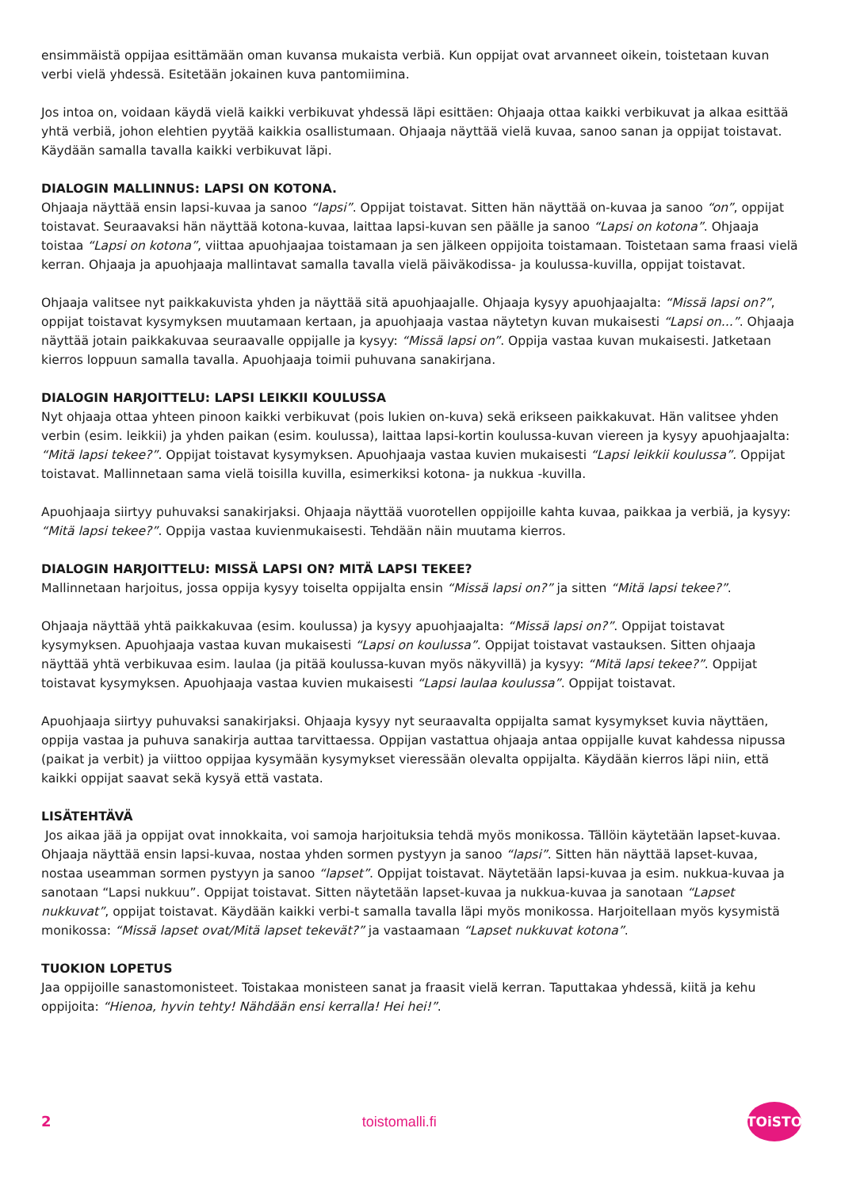ensimmäistä oppijaa esittämään oman kuvansa mukaista verbiä. Kun oppijat ovat arvanneet oikein, toistetaan kuvan verbi vielä yhdessä. Esitetään jokainen kuva pantomiimina.
Jos intoa on, voidaan käydä vielä kaikki verbikuvat yhdessä läpi esittäen: Ohjaaja ottaa kaikki verbikuvat ja alkaa esittää yhtä verbiä, johon elehtien pyytää kaikkia osallistumaan. Ohjaaja näyttää vielä kuvaa, sanoo sanan ja oppijat toistavat. Käydään samalla tavalla kaikki verbikuvat läpi.
DIALOGIN MALLINNUS: LAPSI ON KOTONA.
Ohjaaja näyttää ensin lapsi-kuvaa ja sanoo “lapsi”. Oppijat toistavat. Sitten hän näyttää on-kuvaa ja sanoo “on”, oppijat toistavat. Seuraavaksi hän näyttää kotona-kuvaa, laittaa lapsi-kuvan sen päälle ja sanoo “Lapsi on kotona”. Ohjaaja toistaa “Lapsi on kotona”, viittaa apuohjaajaa toistamaan ja sen jälkeen oppijoita toistamaan. Toistetaan sama fraasi vielä kerran. Ohjaaja ja apuohjaaja mallintavat samalla tavalla vielä päiväkodissa- ja koulussa-kuvilla, oppijat toistavat.
Ohjaaja valitsee nyt paikkakuvista yhden ja näyttää sitä apuohjaajalle. Ohjaaja kysyy apuohjaajalta: “Missä lapsi on?”, oppijat toistavat kysymyksen muutamaan kertaan, ja apuohjaaja vastaa näytetyn kuvan mukaisesti “Lapsi on...”. Ohjaaja näyttää jotain paikkakuvaa seuraavalle oppijalle ja kysyy: “Missä lapsi on”. Oppija vastaa kuvan mukaisesti. Jatketaan kierros loppuun samalla tavalla. Apuohjaaja toimii puhuvana sanakirjana.
DIALOGIN HARJOITTELU: LAPSI LEIKKII KOULUSSA
Nyt ohjaaja ottaa yhteen pinoon kaikki verbikuvat (pois lukien on-kuva) sekä erikseen paikkakuvat. Hän valitsee yhden verbin (esim. leikkii) ja yhden paikan (esim. koulussa), laittaa lapsi-kortin koulussa-kuvan viereen ja kysyy apuohjaajalta: “Mitä lapsi tekee?”. Oppijat toistavat kysymyksen. Apuohjaaja vastaa kuvien mukaisesti “Lapsi leikkii koulussa”. Oppijat toistavat. Mallinnetaan sama vielä toisilla kuvilla, esimerkiksi kotona- ja nukkua -kuvilla.
Apuohjaaja siirtyy puhuvaksi sanakirjaksi. Ohjaaja näyttää vuorotellen oppijoille kahta kuvaa, paikkaa ja verbiä, ja kysyy: “Mitä lapsi tekee?”. Oppija vastaa kuvienmukaisesti. Tehdään näin muutama kierros.
DIALOGIN HARJOITTELU: MISSÄ LAPSI ON? MITÄ LAPSI TEKEE?
Mallinnetaan harjoitus, jossa oppija kysyy toiselta oppijalta ensin “Missä lapsi on?” ja sitten “Mitä lapsi tekee?”.
Ohjaaja näyttää yhtä paikkakuvaa (esim. koulussa) ja kysyy apuohjaajalta: “Missä lapsi on?”. Oppijat toistavat kysymyksen. Apuohjaaja vastaa kuvan mukaisesti “Lapsi on koulussa”. Oppijat toistavat vastauksen. Sitten ohjaaja näyttää yhtä verbikuvaa esim. laulaa (ja pitää koulussa-kuvan myös näkyvillä) ja kysyy: “Mitä lapsi tekee?”. Oppijat toistavat kysymyksen. Apuohjaaja vastaa kuvien mukaisesti “Lapsi laulaa koulussa”. Oppijat toistavat.
Apuohjaaja siirtyy puhuvaksi sanakirjaksi. Ohjaaja kysyy nyt seuraavalta oppijalta samat kysymykset kuvia näyttäen, oppija vastaa ja puhuva sanakirja auttaa tarvittaessa. Oppijan vastattua ohjaaja antaa oppijalle kuvat kahdessa nipussa (paikat ja verbit) ja viittoo oppijaa kysymään kysymykset vieressään olevalta oppijalta. Käydään kierros läpi niin, että kaikki oppijat saavat sekä kysyä että vastata.
LISÄTEHTÄVÄ
Jos aikaa jää ja oppijat ovat innokkaita, voi samoja harjoituksia tehdä myös monikossa. Tällöin käytetään lapset-kuvaa. Ohjaaja näyttää ensin lapsi-kuvaa, nostaa yhden sormen pystyyn ja sanoo “lapsi”. Sitten hän näyttää lapset-kuvaa, nostaa useamman sormen pystyyn ja sanoo “lapset”. Oppijat toistavat. Näytetään lapsi-kuvaa ja esim. nukkua-kuvaa ja sanotaan “Lapsi nukkuu”. Oppijat toistavat. Sitten näytetään lapset-kuvaa ja nukkua-kuvaa ja sanotaan “Lapset nukkuvat”, oppijat toistavat. Käydään kaikki verbi-t samalla tavalla läpi myös monikossa. Harjoitellaan myös kysymistä monikossa: “Missä lapset ovat/Mitä lapset tekevät?” ja vastaamaan “Lapset nukkuvat kotona”.
TUOKION LOPETUS
Jaa oppijoille sanastomonisteet. Toistakaa monisteen sanat ja fraasit vielä kerran. Taputtakaa yhdessä, kiitä ja kehu oppijoita: “Hienoa, hyvin tehty! Nähdään ensi kerralla! Hei hei!”.
2 toistomalli.fi
TOiSTO